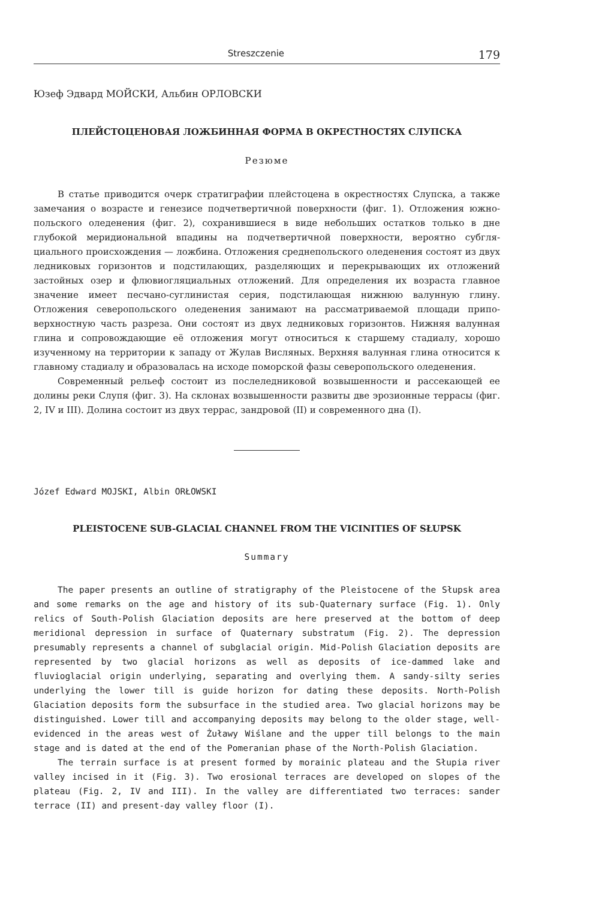Streszczenie 179
Юзеф Эдвард МОЙСКИ, Альбин ОРЛОВСКИ
ПЛЕЙСТОЦЕНОВАЯ ЛОЖБИННАЯ ФОРМА В ОКРЕСТНОСТЯХ СЛУПСКА
Резюме
В статье приводится очерк стратиграфии плейстоцена в окрестностях Слупска, а также замечания о возрасте и генезисе подчетвертичной поверхности (фиг. 1). Отложения южно-польского оледенения (фиг. 2), сохранившиеся в виде небольших остатков только в дне глубокой меридиональной впадины на подчетвертичной поверхности, вероятно субгля­циального происхождения — ложбина. Отложения среднепольского оледенения состоят из двух ледниковых горизонтов и подстилающих, разделяющих и перекрывающих их отло­жений застойных озер и флювиогляциальных отложений. Для определения их возраста главное значение имеет песчано-суглинистая серия, подстилающая нижнюю валунную глину. Отложения северопольского оледенения занимают на рассматриваемой площади припо­верхностную часть разреза. Они состоят из двух ледниковых горизонтов. Нижняя валунная глина и сопровождающие её отложения могут относиться к старшему стадиалу, хорошо изученному на территории к западу от Жулав Висляных. Верхняя валунная глина относится к главному стадиалу и образовалась на исходе поморской фазы северопольского оледенения.
Современный рельеф состоит из послеледниковой возвышенности и рассекающей ее долины реки Слупя (фиг. 3). На склонах возвышенности развиты две эрозионные террасы (фиг. 2, IV и III). Долина состоит из двух террас, зандровой (II) и современного дна (I).
Józef Edward MOJSKI, Albin ORŁOWSKI
PLEISTOCENE SUB-GLACIAL CHANNEL FROM THE VICINITIES OF SŁUPSK
Summary
The paper presents an outline of stratigraphy of the Pleistocene of the Słupsk area and some remarks on the age and history of its sub-Quaternary surface (Fig. 1). Only relics of South-Polish Glaciation deposits are here preserved at the bottom of deep meridional depression in surface of Quaternary substratum (Fig. 2). The depression presumably represents a channel of subglacial origin. Mid-Polish Glaciation deposits are represented by two glacial horizons as well as deposits of ice-dammed lake and fluvioglacial origin underlying, separating and overlying them. A sandy-silty series underlying the lower till is guide horizon for dating these deposits. North-Polish Glaciation deposits form the subsurface in the studied area. Two glacial horizons may be distinguished. Lower till and accompanying deposits may belong to the older stage, well-evidenced in the areas west of Żuławy Wiślane and the upper till belongs to the main stage and is dated at the end of the Pomeranian phase of the North-Polish Glaciation.
The terrain surface is at present formed by morainic plateau and the Słupia river valley incised in it (Fig. 3). Two erosional terraces are developed on slopes of the plateau (Fig. 2, IV and III). In the valley are differentiated two terraces: sander terrace (II) and present-day valley floor (I).